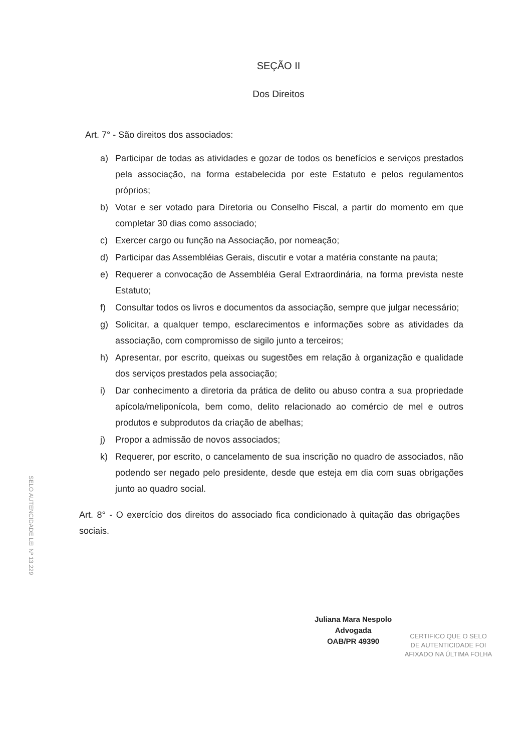SEÇÃO II
Dos Direitos
Art. 7° - São direitos dos associados:
a) Participar de todas as atividades e gozar de todos os benefícios e serviços prestados pela associação, na forma estabelecida por este Estatuto e pelos regulamentos próprios;
b) Votar e ser votado para Diretoria ou Conselho Fiscal, a partir do momento em que completar 30 dias como associado;
c) Exercer cargo ou função na Associação, por nomeação;
d) Participar das Assembléias Gerais, discutir e votar a matéria constante na pauta;
e) Requerer a convocação de Assembléia Geral Extraordinária, na forma prevista neste Estatuto;
f) Consultar todos os livros e documentos da associação, sempre que julgar necessário;
g) Solicitar, a qualquer tempo, esclarecimentos e informações sobre as atividades da associação, com compromisso de sigilo junto a terceiros;
h) Apresentar, por escrito, queixas ou sugestões em relação à organização e qualidade dos serviços prestados pela associação;
i) Dar conhecimento a diretoria da prática de delito ou abuso contra a sua propriedade apícola/meliponícola, bem como, delito relacionado ao comércio de mel e outros produtos e subprodutos da criação de abelhas;
j) Propor a admissão de novos associados;
k) Requerer, por escrito, o cancelamento de sua inscrição no quadro de associados, não podendo ser negado pelo presidente, desde que esteja em dia com suas obrigações junto ao quadro social.
Art. 8° - O exercício dos direitos do associado fica condicionado à quitação das obrigações sociais.
SELO AUTENCIDADE LEI Nº 13.229
Juliana Mara Nespolo
Advogada
OAB/PR 49390
CERTIFICO QUE O SELO
DE AUTENTICIDADE FOI
AFIXADO NA ÚLTIMA FOLHA